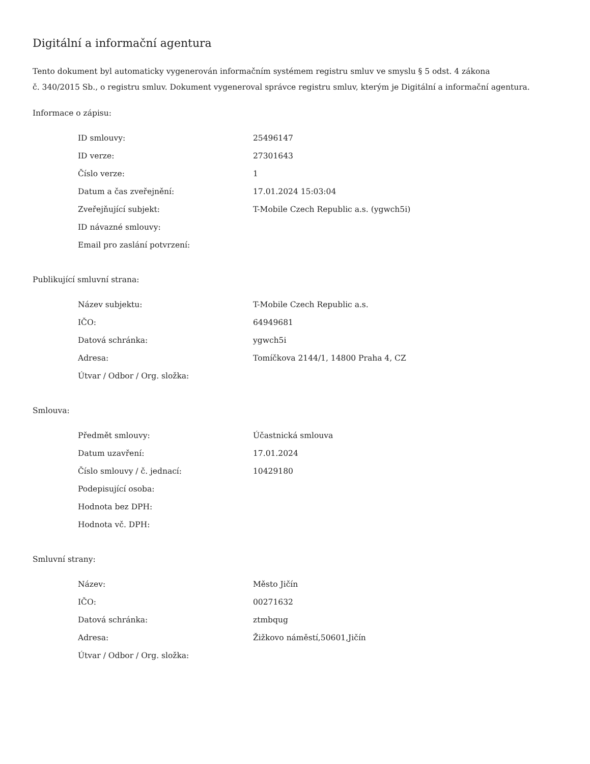Digitální a informační agentura
Tento dokument byl automaticky vygenerován informačním systémem registru smluv ve smyslu § 5 odst. 4 zákona
č. 340/2015 Sb., o registru smluv. Dokument vygeneroval správce registru smluv, kterým je Digitální a informační agentura.
Informace o zápisu:
| ID smlouvy: | 25496147 |
| ID verze: | 27301643 |
| Číslo verze: | 1 |
| Datum a čas zveřejnění: | 17.01.2024 15:03:04 |
| Zveřejňující subjekt: | T-Mobile Czech Republic a.s. (ygwch5i) |
| ID návazné smlouvy: | |
| Email pro zaslání potvrzení: | |
Publikující smluvní strana:
| Název subjektu: | T-Mobile Czech Republic a.s. |
| IČO: | 64949681 |
| Datová schránka: | ygwch5i |
| Adresa: | Tomíčkova 2144/1, 14800 Praha 4, CZ |
| Útvar / Odbor / Org. složka: | |
Smlouva:
| Předmět smlouvy: | Účastnická smlouva |
| Datum uzavření: | 17.01.2024 |
| Číslo smlouvy / č. jednací: | 10429180 |
| Podepisující osoba: | |
| Hodnota bez DPH: | |
| Hodnota vč. DPH: | |
Smluvní strany:
| Název: | Město Jičín |
| IČO: | 00271632 |
| Datová schránka: | ztmbqug |
| Adresa: | Žižkovo náměstí,50601,Jičín |
| Útvar / Odbor / Org. složka: | |